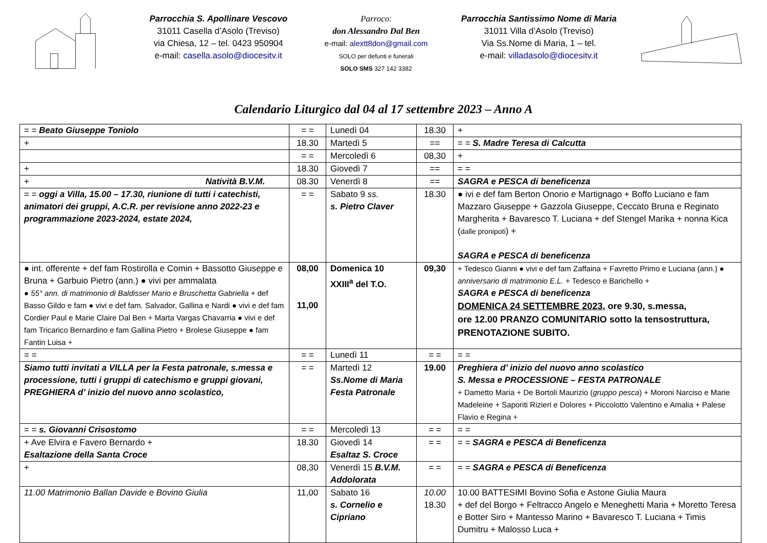Parrocchia S. Apollinare Vescovo
31011 Casella d’Asolo (Treviso)
via Chiesa, 12 – tel. 0423 950904
e-mail: casella.asolo@diocesitv.it
Parroco:
don Alessandro Dal Ben
e-mail: alextt8don@gmail.com
SOLO per defunti e funerali
SOLO SMS 327 142 3382
Parrocchia Santissimo Nome di Maria
31011 Villa d’Asolo (Treviso)
Via Ss.Nome di Maria, 1 – tel.
e-mail: villadasolo@diocesitv.it
Calendario Liturgico dal 04 al 17 settembre 2023 – Anno A
| = = Beato Giuseppe Toniolo | = = | Lunedì 04 | 18.30 | + |
| + | 18.30 | Martedì 5 | == | = = S. Madre Teresa di Calcutta |
| | = = | Mercoledì 6 | 08,30 | + |
| + | 18.30 | Giovedì 7 | == | = = |
| + Natività B.V.M. | 08.30 | Venerdì 8 | == | SAGRA e PESCA di beneficenza |
| = = oggi a Villa, 15.00 – 17.30, riunione di tutti i catechisti, animatori dei gruppi, A.C.R. per revisione anno 2022-23 e programmazione 2023-2024, estate 2024, | = = | Sabato 9 ss. s. Pietro Claver | 18.30 | ● ivi e def fam Berton Onorio e Martignago + Boffo Luciano e fam Mazzaro Giuseppe + Gazzola Giuseppe, Ceccato Bruna e Reginato Margherita + Bavaresco T. Luciana + def Stengel Marika + nonna Kica ( dalle pronipoti ) + SAGRA e PESCA di beneficenza |
| ● int. offerente + def fam Rostirolla e Comin + Bassotto Giuseppe e Bruna + Garbuio Pietro (ann.) ● vivi per ammalata ● 55° ann. di matrimonio di Baldisser Mario e Bruschetta Gabriella + def Basso Gildo e fam ● vivi e def fam. Salvador, Gallina e Nardi ● vivi e def fam Cordier Paul e Marie Claire Dal Ben + Marta Vargas Chavarria ● vivi e def fam Tricarico Bernardino e fam Gallina Pietro + Brolese Giuseppe ● fam Fantin Luisa + | 08,00 11,00 | Domenica 10 XXIII<sup>a</sup> del T.O. | 09,30 | + Tedesco Gianni ● vivi e def fam Zaffaina + Favretto Primo e Luciana (ann.) ● anniversario di matrimonio E.L. + Tedesco e Barichello + SAGRA e PESCA di beneficenza DOMENICA 24 SETTEMBRE 2023 , ore 9.30, s.messa, ore 12.00 PRANZO COMUNITARIO sotto la tensostruttura, PRENOTAZIONE SUBITO. |
| = = | = = | Lunedì 11 | = = | = = |
| Siamo tutti invitati a VILLA per la Festa patronale, s.messa e processione, tutti i gruppi di catechismo e gruppi giovani, PREGHIERA d’ inizio del nuovo anno scolastico, | = = | Martedì 12 Ss.Nome di Maria Festa Patronale | 19.00 | Preghiera d’ inizio del nuovo anno scolastico S. Messa e PROCESSIONE – FESTA PATRONALE + Dametto Maria + De Bortoli Maurizio ( gruppo pesca ) + Moroni Narciso e Marie Madeleine + Saporiti Rizieri e Dolores + Piccolotto Valentino e Amalia + Palese Flavio e Regina + |
| = = s. Giovanni Crisostomo | = = | Mercoledì 13 | = = | = = |
| + Ave Elvira e Favero Bernardo + Esaltazione della Santa Croce | 18.30 | Giovedì 14 Esaltaz S. Croce | = = | = = SAGRA e PESCA di Beneficenza |
| + | 08,30 | Venerdì 15 B.V.M. Addolorata | = = | = = SAGRA e PESCA di Beneficenza |
| 11.00 Matrimonio Ballan Davide e Bovino Giulia | 11,00 | Sabato 16 s. Cornelio e Cipriano | 10.00 18.30 | 10.00 BATTESIMI Bovino Sofia e Astone Giulia Maura + def del Borgo + Feltracco Angelo e Meneghetti Maria + Moretto Teresa e Botter Siro + Mantesso Marino + Bavaresco T. Luciana + Timis Dumitru + Malosso Luca + |